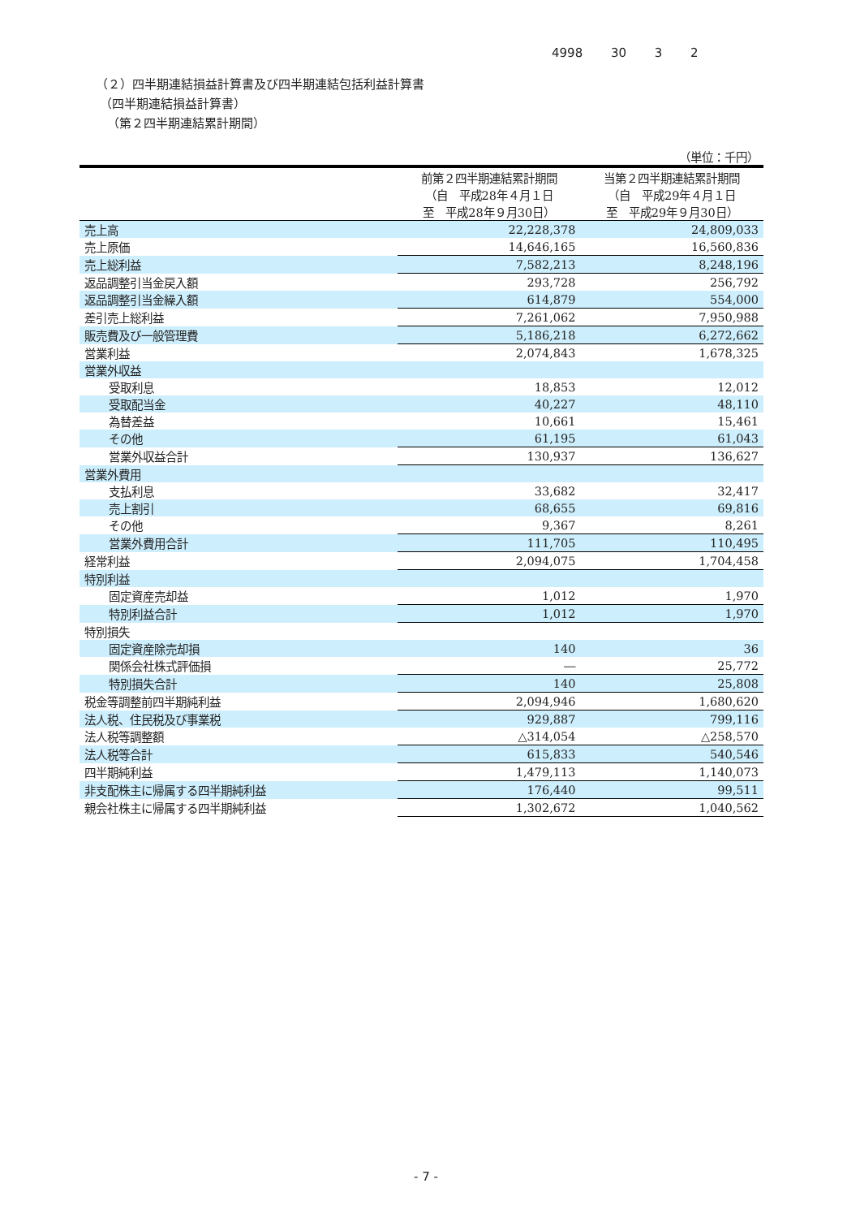4998 30 3 2
（２）四半期連結損益計算書及び四半期連結包括利益計算書
（四半期連結損益計算書）
（第２四半期連結累計期間）
| （単位：千円） | | |
| | 前第２四半期連結累計期間 （自 平成28年４月１日 至 平成28年９月30日） | 当第２四半期連結累計期間 （自 平成29年４月１日 至 平成29年９月30日） |
| 売上高 | 22,228,378 | 24,809,033 |
| 売上原価 | 14,646,165 | 16,560,836 |
| 売上総利益 | 7,582,213 | 8,248,196 |
| 返品調整引当金戻入額 | 293,728 | 256,792 |
| 返品調整引当金繰入額 | 614,879 | 554,000 |
| 差引売上総利益 | 7,261,062 | 7,950,988 |
| 販売費及び一般管理費 | 5,186,218 | 6,272,662 |
| 営業利益 | 2,074,843 | 1,678,325 |
| 営業外収益 | | |
| 受取利息 | 18,853 | 12,012 |
| 受取配当金 | 40,227 | 48,110 |
| 為替差益 | 10,661 | 15,461 |
| その他 | 61,195 | 61,043 |
| 営業外収益合計 | 130,937 | 136,627 |
| 営業外費用 | | |
| 支払利息 | 33,682 | 32,417 |
| 売上割引 | 68,655 | 69,816 |
| その他 | 9,367 | 8,261 |
| 営業外費用合計 | 111,705 | 110,495 |
| 経常利益 | 2,094,075 | 1,704,458 |
| 特別利益 | | |
| 固定資産売却益 | 1,012 | 1,970 |
| 特別利益合計 | 1,012 | 1,970 |
| 特別損失 | | |
| 固定資産除売却損 | 140 | 36 |
| 関係会社株式評価損 | ― | 25,772 |
| 特別損失合計 | 140 | 25,808 |
| 税金等調整前四半期純利益 | 2,094,946 | 1,680,620 |
| 法人税、住民税及び事業税 | 929,887 | 799,116 |
| 法人税等調整額 | △314,054 | △258,570 |
| 法人税等合計 | 615,833 | 540,546 |
| 四半期純利益 | 1,479,113 | 1,140,073 |
| 非支配株主に帰属する四半期純利益 | 176,440 | 99,511 |
| 親会社株主に帰属する四半期純利益 | 1,302,672 | 1,040,562 |
- 7 -